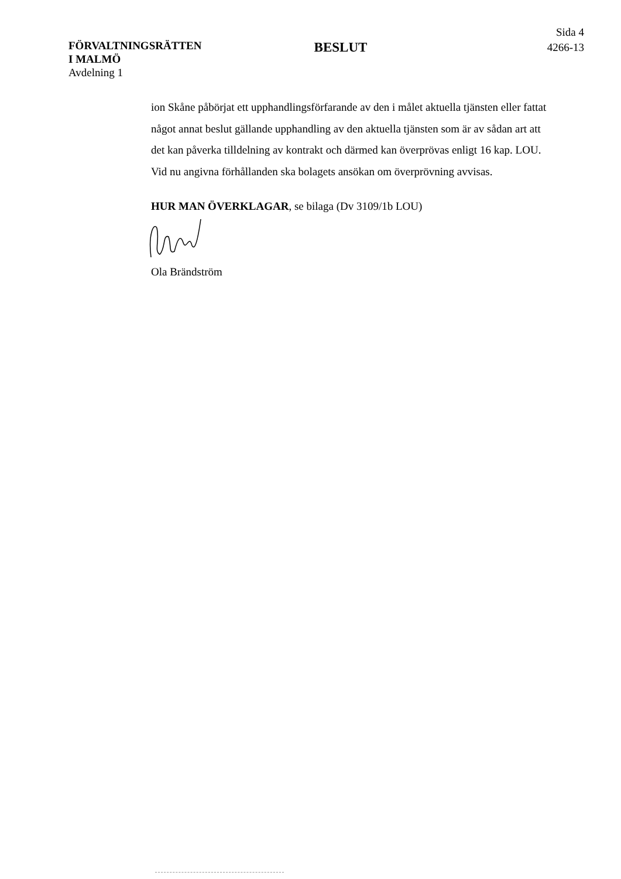FÖRVALTNINGSRÄTTEN
I MALMÖ
Avdelning 1
BESLUT
Sida 4
4266-13
ion Skåne påbörjat ett upphandlingsförfarande av den i målet aktuella tjänsten eller fattat något annat beslut gällande upphandling av den aktuella tjänsten som är av sådan art att det kan påverka tilldelning av kontrakt och därmed kan överprövas enligt 16 kap. LOU. Vid nu angivna förhållanden ska bolagets ansökan om överprövning avvisas.
HUR MAN ÖVERKLAGAR, se bilaga (Dv 3109/1b LOU)
Ola Brändström